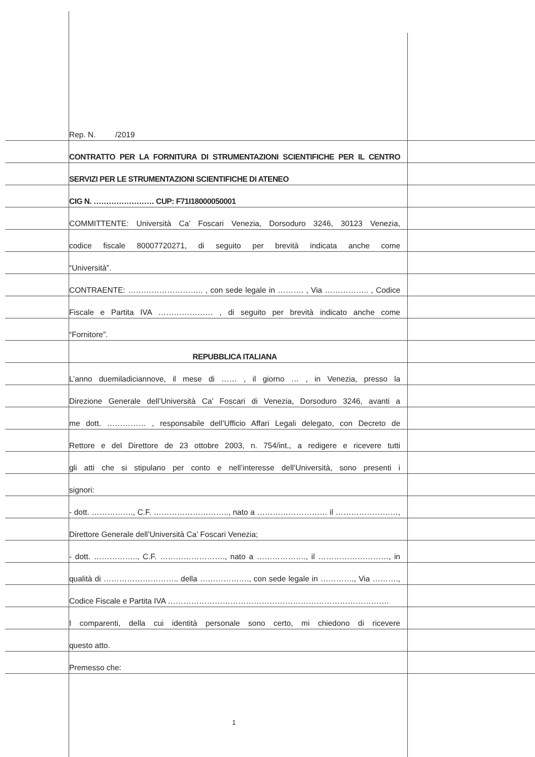Rep. N. /2019
CONTRATTO PER LA FORNITURA DI STRUMENTAZIONI SCIENTIFICHE PER IL CENTRO
SERVIZI PER LE STRUMENTAZIONI SCIENTIFICHE DI ATENEO
CIG N. …………………… CUP: F71I18000050001
COMMITTENTE: Università Ca’ Foscari Venezia, Dorsoduro 3246, 30123 Venezia,
codice fiscale 80007720271, di seguito per brevità indicata anche come
“Università”.
CONTRAENTE: ……………………….. , con sede legale in ………. , Via …………….. , Codice
Fiscale e Partita IVA ………………… , di seguito per brevità indicato anche come
“Fornitore”.
REPUBBLICA ITALIANA
L’anno duemiladiciannove, il mese di …… , il giorno … , in Venezia, presso la
Direzione Generale dell’Università Ca’ Foscari di Venezia, Dorsoduro 3246, avanti a
me dott. …………… , responsabile dell’Ufficio Affari Legali delegato, con Decreto de
Rettore e del Direttore de 23 ottobre 2003, n. 754/int., a redigere e ricevere tutti
gli atti che si stipulano per conto e nell’interesse dell’Università, sono presenti i
signori:
- dott. ……………., C.F. ……………………….., nato a ……………………… il ……………………,
Direttore Generale dell’Università Ca’ Foscari Venezia;
- dott. …………….., C.F. ……………………., nato a ………………., il ………………………, in
qualità di ……………………….. della ………………., con sede legale in …………., Via ……….,
Codice Fiscale e Partita IVA ………………………………………………………………………….
I comparenti, della cui identità personale sono certo, mi chiedono di ricevere
questo atto.
Premesso che:
1